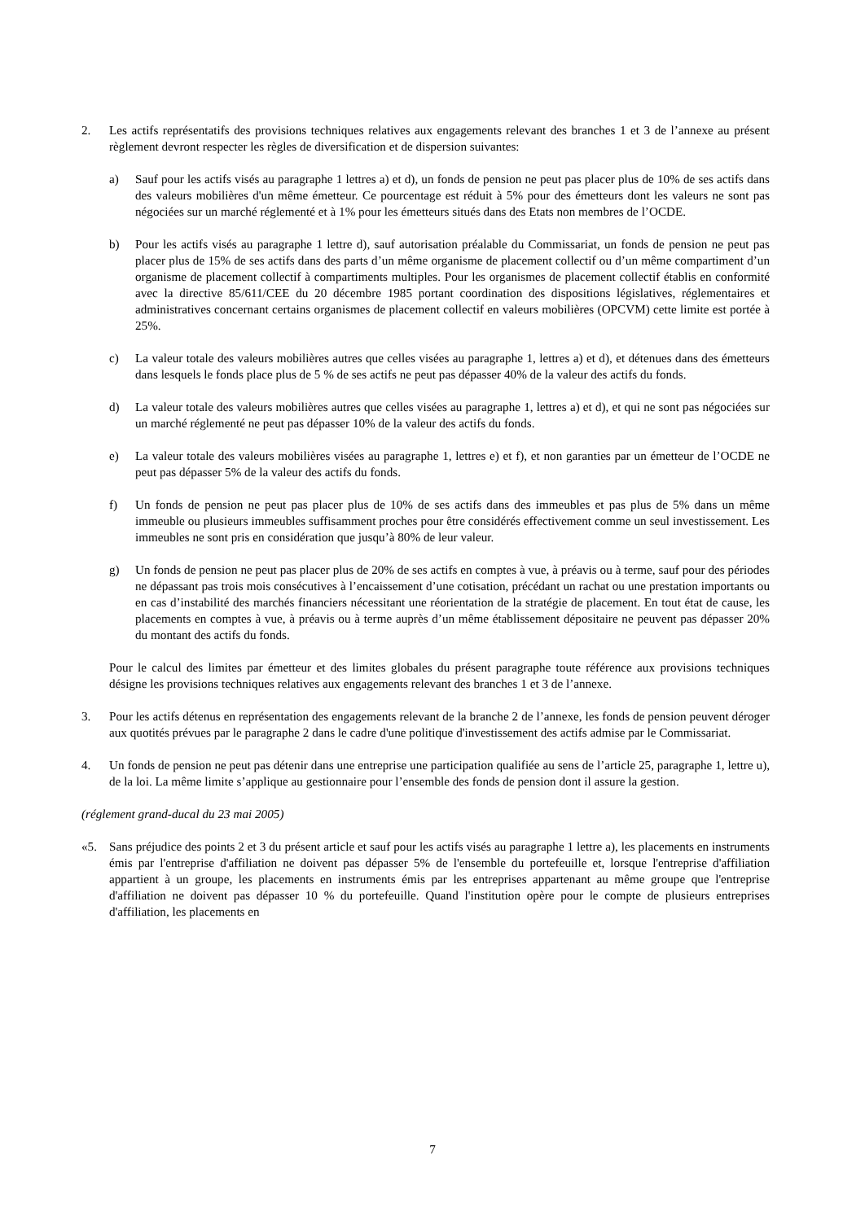2. Les actifs représentatifs des provisions techniques relatives aux engagements relevant des branches 1 et 3 de l’annexe au présent règlement devront respecter les règles de diversification et de dispersion suivantes:
a) Sauf pour les actifs visés au paragraphe 1 lettres a) et d), un fonds de pension ne peut pas placer plus de 10% de ses actifs dans des valeurs mobilières d'un même émetteur. Ce pourcentage est réduit à 5% pour des émetteurs dont les valeurs ne sont pas négociées sur un marché réglementé et à 1% pour les émetteurs situés dans des Etats non membres de l’OCDE.
b) Pour les actifs visés au paragraphe 1 lettre d), sauf autorisation préalable du Commissariat, un fonds de pension ne peut pas placer plus de 15% de ses actifs dans des parts d’un même organisme de placement collectif ou d’un même compartiment d’un organisme de placement collectif à compartiments multiples. Pour les organismes de placement collectif établis en conformité avec la directive 85/611/CEE du 20 décembre 1985 portant coordination des dispositions législatives, réglementaires et administratives concernant certains organismes de placement collectif en valeurs mobilières (OPCVM) cette limite est portée à 25%.
c) La valeur totale des valeurs mobilières autres que celles visées au paragraphe 1, lettres a) et d), et détenues dans des émetteurs dans lesquels le fonds place plus de 5 % de ses actifs ne peut pas dépasser 40% de la valeur des actifs du fonds.
d) La valeur totale des valeurs mobilières autres que celles visées au paragraphe 1, lettres a) et d), et qui ne sont pas négociées sur un marché réglementé ne peut pas dépasser 10% de la valeur des actifs du fonds.
e) La valeur totale des valeurs mobilières visées au paragraphe 1, lettres e) et f), et non garanties par un émetteur de l’OCDE ne peut pas dépasser 5% de la valeur des actifs du fonds.
f) Un fonds de pension ne peut pas placer plus de 10% de ses actifs dans des immeubles et pas plus de 5% dans un même immeuble ou plusieurs immeubles suffisamment proches pour être considérés effectivement comme un seul investissement. Les immeubles ne sont pris en considération que jusqu’à 80% de leur valeur.
g) Un fonds de pension ne peut pas placer plus de 20% de ses actifs en comptes à vue, à préavis ou à terme, sauf pour des périodes ne dépassant pas trois mois consécutives à l’encaissement d’une cotisation, précédant un rachat ou une prestation importants ou en cas d’instabilité des marchés financiers nécessitant une réorientation de la stratégie de placement. En tout état de cause, les placements en comptes à vue, à préavis ou à terme auprès d’un même établissement dépositaire ne peuvent pas dépasser 20% du montant des actifs du fonds.
Pour le calcul des limites par émetteur et des limites globales du présent paragraphe toute référence aux provisions techniques désigne les provisions techniques relatives aux engagements relevant des branches 1 et 3 de l’annexe.
3. Pour les actifs détenus en représentation des engagements relevant de la branche 2 de l’annexe, les fonds de pension peuvent déroger aux quotités prévues par le paragraphe 2 dans le cadre d'une politique d'investissement des actifs admise par le Commissariat.
4. Un fonds de pension ne peut pas détenir dans une entreprise une participation qualifiée au sens de l’article 25, paragraphe 1, lettre u), de la loi. La même limite s’applique au gestionnaire pour l’ensemble des fonds de pension dont il assure la gestion.
(réglement grand-ducal du 23 mai 2005)
«5. Sans préjudice des points 2 et 3 du présent article et sauf pour les actifs visés au paragraphe 1 lettre a), les placements en instruments émis par l'entreprise d'affiliation ne doivent pas dépasser 5% de l'ensemble du portefeuille et, lorsque l'entreprise d'affiliation appartient à un groupe, les placements en instruments émis par les entreprises appartenant au même groupe que l'entreprise d'affiliation ne doivent pas dépasser 10 % du portefeuille. Quand l'institution opère pour le compte de plusieurs entreprises d'affiliation, les placements en
7